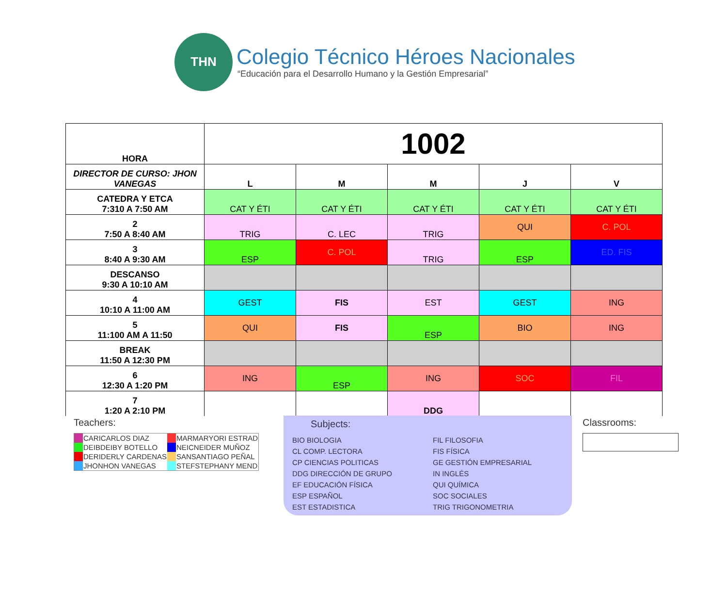THN
Colegio Técnico Héroes Nacionales
“Educación para el Desarrollo Humano y la Gestión Empresarial”
| HORA | 1002 | | | | |
| DIRECTOR DE CURSO: JHON VANEGAS | L | M | M | J | V |
| CATEDRA Y ETCA 7:310 A 7:50 AM | CAT Y ÉTI | CAT Y ÉTI | CAT Y ÉTI | CAT Y ÉTI | CAT Y ÉTI |
| 2 7:50 A 8:40 AM | TRIG | C. LEC | TRIG | QUI | C. POL |
| 3 8:40 A 9:30 AM | ESP | C. POL | TRIG | ESP | ED. FIS |
| DESCANSO 9:30 A 10:10 AM | | | | | |
| 4 10:10 A 11:00 AM | GEST | FIS | EST | GEST | ING |
| 5 11:100 AM A 11:50 | QUI | FIS | ESP | BIO | ING |
| BREAK 11:50 A 12:30 PM | | | | | |
| 6 12:30 A 1:20 PM | ING | ESP | ING | SOC | FIL |
| 7 1:20 A 2:10 PM | | | DDG | | |
Teachers:
| | CARICARLOS DIAZ | | MARMARYORI ESTRAD |
| | DEIBDEIBY BOTELLO | | NEICNEIDER MUÑOZ |
| | DERIDERLY CARDENAS | | SANSANTIAGO PEÑAL |
| | JHONHON VANEGAS | | STEFSTEPHANY MEND |
Subjects:
BIO BIOLOGIA
CL COMP. LECTORA
CP CIENCIAS POLITICAS
DDG DIRECCIÓN DE GRUPO
EF EDUCACIÓN FÍSICA
ESP ESPAÑOL
EST ESTADISTICA
FIL FILOSOFIA
FIS FÍSICA
GE GESTIÓN EMPRESARIAL
IN INGLÉS
QUI QUÍMICA
SOC SOCIALES
TRIG TRIGONOMETRIA
Classrooms: